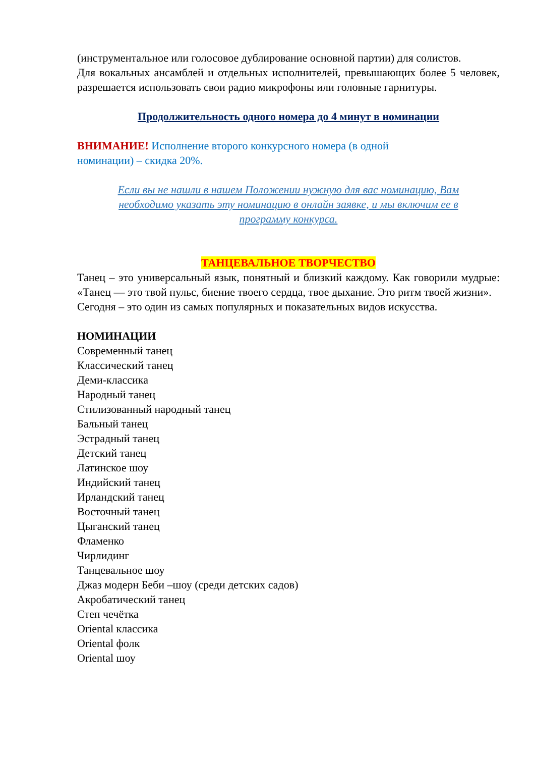(инструментальное или голосовое дублирование основной партии) для солистов.
Для вокальных ансамблей и отдельных исполнителей, превышающих более 5 человек, разрешается использовать свои радио микрофоны или головные гарнитуры.
Продолжительность одного номера до 4 минут в номинации
ВНИМАНИЕ! Исполнение второго конкурсного номера (в одной
номинации) – скидка 20%.
Если вы не нашли в нашем Положении нужную для вас номинацию, Вам необходимо указать эту номинацию в онлайн заявке, и мы включим ее в программу конкурса.
ТАНЦЕВАЛЬНОЕ ТВОРЧЕСТВО
Танец – это универсальный язык, понятный и близкий каждому. Как говорили мудрые: «Танец — это твой пульс, биение твоего сердца, твое дыхание. Это ритм твоей жизни».
Сегодня – это один из самых популярных и показательных видов искусства.
НОМИНАЦИИ
Современный танец
Классический танец
Деми-классика
Народный танец
Стилизованный народный танец
Бальный танец
Эстрадный танец
Детский танец
Латинское шоу
Индийский танец
Ирландский танец
Восточный танец
Цыганский танец
Фламенко
Чирлидинг
Танцевальное шоу
Джаз модерн Беби –шоу (среди детских садов)
Акробатический танец
Степ чечётка
Oriental классика
Oriental фолк
Oriental шоу